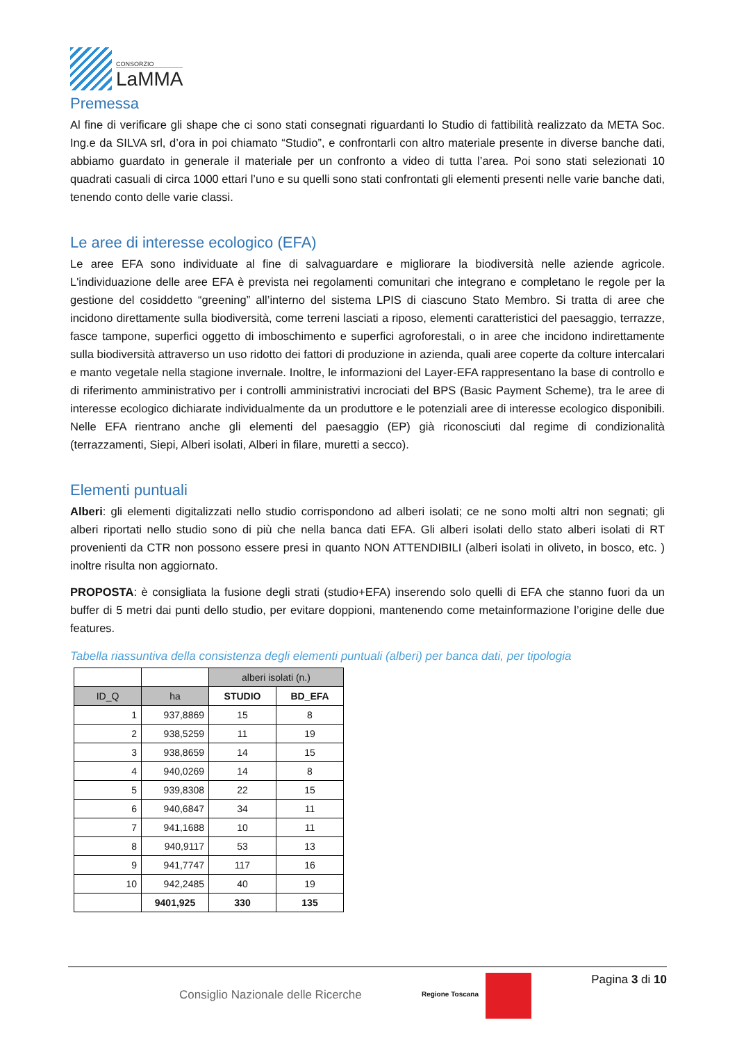CONSORZIO
LaMMA
Premessa
Al fine di verificare gli shape che ci sono stati consegnati riguardanti lo Studio di fattibilità realizzato da META Soc. Ing.e da SILVA srl, d’ora in poi chiamato “Studio”, e confrontarli con altro materiale presente in diverse banche dati, abbiamo guardato in generale il materiale per un confronto a video di tutta l’area. Poi sono stati selezionati 10 quadrati casuali di circa 1000 ettari l’uno e su quelli sono stati confrontati gli elementi presenti nelle varie banche dati, tenendo conto delle varie classi.
Le aree di interesse ecologico (EFA)
Le aree EFA sono individuate al fine di salvaguardare e migliorare la biodiversità nelle aziende agricole. L'individuazione delle aree EFA è prevista nei regolamenti comunitari che integrano e completano le regole per la gestione del cosiddetto “greening” all’interno del sistema LPIS di ciascuno Stato Membro. Si tratta di aree che incidono direttamente sulla biodiversità, come terreni lasciati a riposo, elementi caratteristici del paesaggio, terrazze, fasce tampone, superfici oggetto di imboschimento e superfici agroforestali, o in aree che incidono indirettamente sulla biodiversità attraverso un uso ridotto dei fattori di produzione in azienda, quali aree coperte da colture intercalari e manto vegetale nella stagione invernale. Inoltre, le informazioni del Layer-EFA rappresentano la base di controllo e di riferimento amministrativo per i controlli amministrativi incrociati del BPS (Basic Payment Scheme), tra le aree di interesse ecologico dichiarate individualmente da un produttore e le potenziali aree di interesse ecologico disponibili. Nelle EFA rientrano anche gli elementi del paesaggio (EP) già riconosciuti dal regime di condizionalità (terrazzamenti, Siepi, Alberi isolati, Alberi in filare, muretti a secco).
Elementi puntuali
Alberi: gli elementi digitalizzati nello studio corrispondono ad alberi isolati; ce ne sono molti altri non segnati; gli alberi riportati nello studio sono di più che nella banca dati EFA. Gli alberi isolati dello stato alberi isolati di RT provenienti da CTR non possono essere presi in quanto NON ATTENDIBILI (alberi isolati in oliveto, in bosco, etc. ) inoltre risulta non aggiornato.
PROPOSTA: è consigliata la fusione degli strati (studio+EFA) inserendo solo quelli di EFA che stanno fuori da un buffer di 5 metri dai punti dello studio, per evitare doppioni, mantenendo come metainformazione l’origine delle due features.
Tabella riassuntiva della consistenza degli elementi puntuali (alberi) per banca dati, per tipologia
| | | alberi isolati (n.) | |
| --- | --- | --- | --- |
| ID_Q | ha | STUDIO | BD_EFA |
| 1 | 937,8869 | 15 | 8 |
| 2 | 938,5259 | 11 | 19 |
| 3 | 938,8659 | 14 | 15 |
| 4 | 940,0269 | 14 | 8 |
| 5 | 939,8308 | 22 | 15 |
| 6 | 940,6847 | 34 | 11 |
| 7 | 941,1688 | 10 | 11 |
| 8 | 940,9117 | 53 | 13 |
| 9 | 941,7747 | 117 | 16 |
| 10 | 942,2485 | 40 | 19 |
| | 9401,925 | 330 | 135 |
Consiglio Nazionale delle Ricerche
Regione Toscana
Pagina 3 di 10